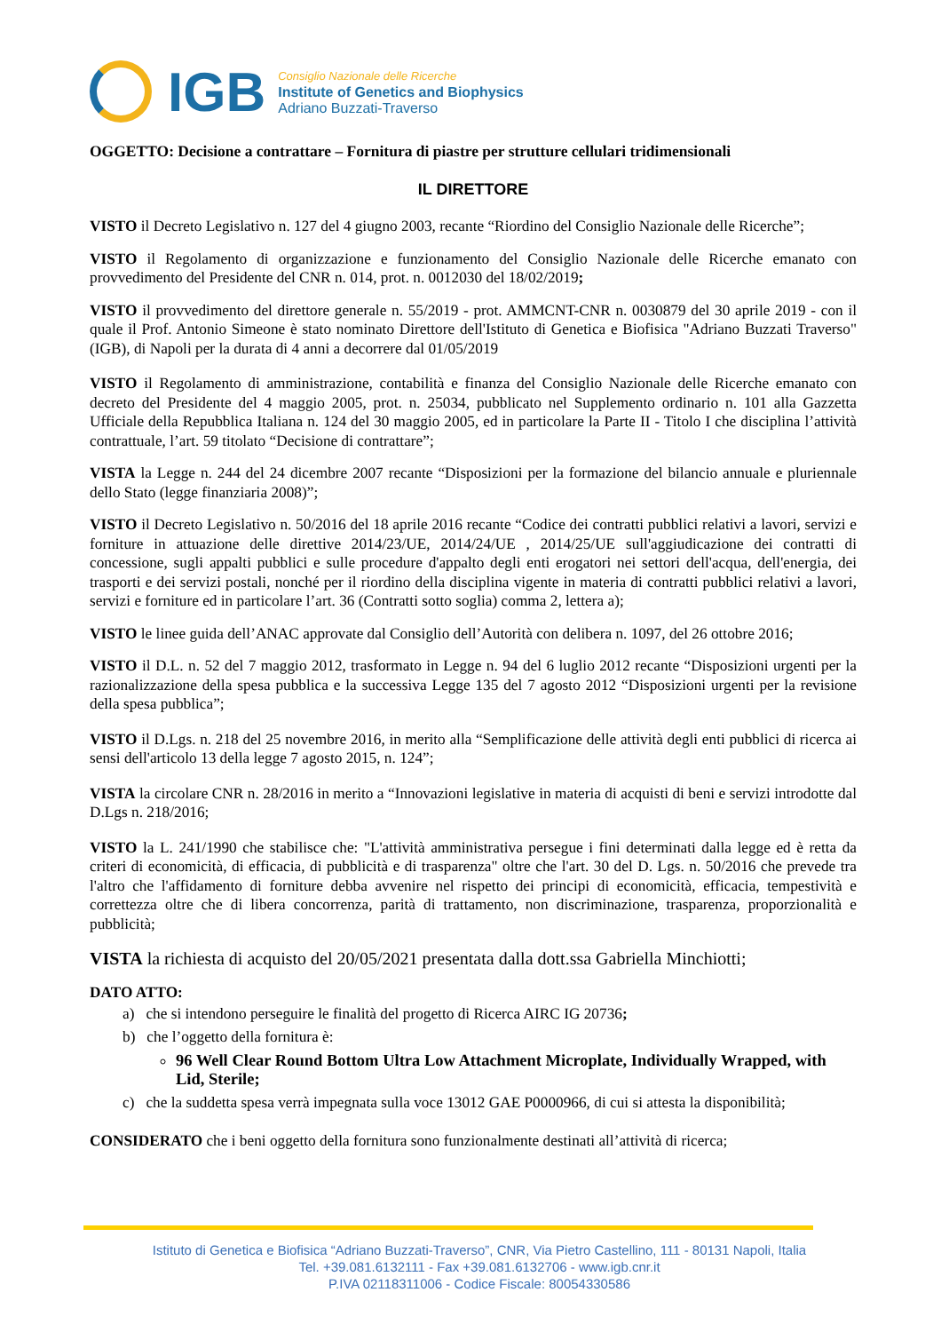IGB
Consiglio Nazionale delle Ricerche
Institute of Genetics and Biophysics
Adriano Buzzati-Traverso
OGGETTO: Decisione a contrattare – Fornitura di piastre per strutture cellulari tridimensionali
IL DIRETTORE
VISTO il Decreto Legislativo n. 127 del 4 giugno 2003, recante “Riordino del Consiglio Nazionale delle Ricerche”;
VISTO il Regolamento di organizzazione e funzionamento del Consiglio Nazionale delle Ricerche emanato con provvedimento del Presidente del CNR n. 014, prot. n. 0012030 del 18/02/2019;
VISTO il provvedimento del direttore generale n. 55/2019 - prot. AMMCNT-CNR n. 0030879 del 30 aprile 2019 - con il quale il Prof. Antonio Simeone è stato nominato Direttore dell'Istituto di Genetica e Biofisica "Adriano Buzzati Traverso" (IGB), di Napoli per la durata di 4 anni a decorrere dal 01/05/2019
VISTO il Regolamento di amministrazione, contabilità e finanza del Consiglio Nazionale delle Ricerche emanato con decreto del Presidente del 4 maggio 2005, prot. n. 25034, pubblicato nel Supplemento ordinario n. 101 alla Gazzetta Ufficiale della Repubblica Italiana n. 124 del 30 maggio 2005, ed in particolare la Parte II - Titolo I che disciplina l’attività contrattuale, l’art. 59 titolato “Decisione di contrattare”;
VISTA la Legge n. 244 del 24 dicembre 2007 recante “Disposizioni per la formazione del bilancio annuale e pluriennale dello Stato (legge finanziaria 2008)”;
VISTO il Decreto Legislativo n. 50/2016 del 18 aprile 2016 recante “Codice dei contratti pubblici relativi a lavori, servizi e forniture in attuazione delle direttive 2014/23/UE, 2014/24/UE , 2014/25/UE sull'aggiudicazione dei contratti di concessione, sugli appalti pubblici e sulle procedure d'appalto degli enti erogatori nei settori dell'acqua, dell'energia, dei trasporti e dei servizi postali, nonché per il riordino della disciplina vigente in materia di contratti pubblici relativi a lavori, servizi e forniture ed in particolare l’art. 36 (Contratti sotto soglia) comma 2, lettera a);
VISTO le linee guida dell’ANAC approvate dal Consiglio dell’Autorità con delibera n. 1097, del 26 ottobre 2016;
VISTO il D.L. n. 52 del 7 maggio 2012, trasformato in Legge n. 94 del 6 luglio 2012 recante “Disposizioni urgenti per la razionalizzazione della spesa pubblica e la successiva Legge 135 del 7 agosto 2012 “Disposizioni urgenti per la revisione della spesa pubblica”;
VISTO il D.Lgs. n. 218 del 25 novembre 2016, in merito alla “Semplificazione delle attività degli enti pubblici di ricerca ai sensi dell'articolo 13 della legge 7 agosto 2015, n. 124”;
VISTA la circolare CNR n. 28/2016 in merito a “Innovazioni legislative in materia di acquisti di beni e servizi introdotte dal D.Lgs n. 218/2016;
VISTO la L. 241/1990 che stabilisce che: "L'attività amministrativa persegue i fini determinati dalla legge ed è retta da criteri di economicità, di efficacia, di pubblicità e di trasparenza" oltre che l'art. 30 del D. Lgs. n. 50/2016 che prevede tra l'altro che l'affidamento di forniture debba avvenire nel rispetto dei principi di economicità, efficacia, tempestività e correttezza oltre che di libera concorrenza, parità di trattamento, non discriminazione, trasparenza, proporzionalità e pubblicità;
VISTA la richiesta di acquisto del 20/05/2021 presentata dalla dott.ssa Gabriella Minchiotti;
DATO ATTO:
a) che si intendono perseguire le finalità del progetto di Ricerca AIRC IG 20736;
b) che l’oggetto della fornitura è:
96 Well Clear Round Bottom Ultra Low Attachment Microplate, Individually Wrapped, with Lid, Sterile;
c) che la suddetta spesa verrà impegnata sulla voce 13012 GAE P0000966, di cui si attesta la disponibilità;
CONSIDERATO che i beni oggetto della fornitura sono funzionalmente destinati all’attività di ricerca;
Istituto di Genetica e Biofisica “Adriano Buzzati-Traverso”, CNR, Via Pietro Castellino, 111 - 80131 Napoli, Italia
Tel. +39.081.6132111 - Fax +39.081.6132706 - www.igb.cnr.it
P.IVA 02118311006 - Codice Fiscale: 80054330586